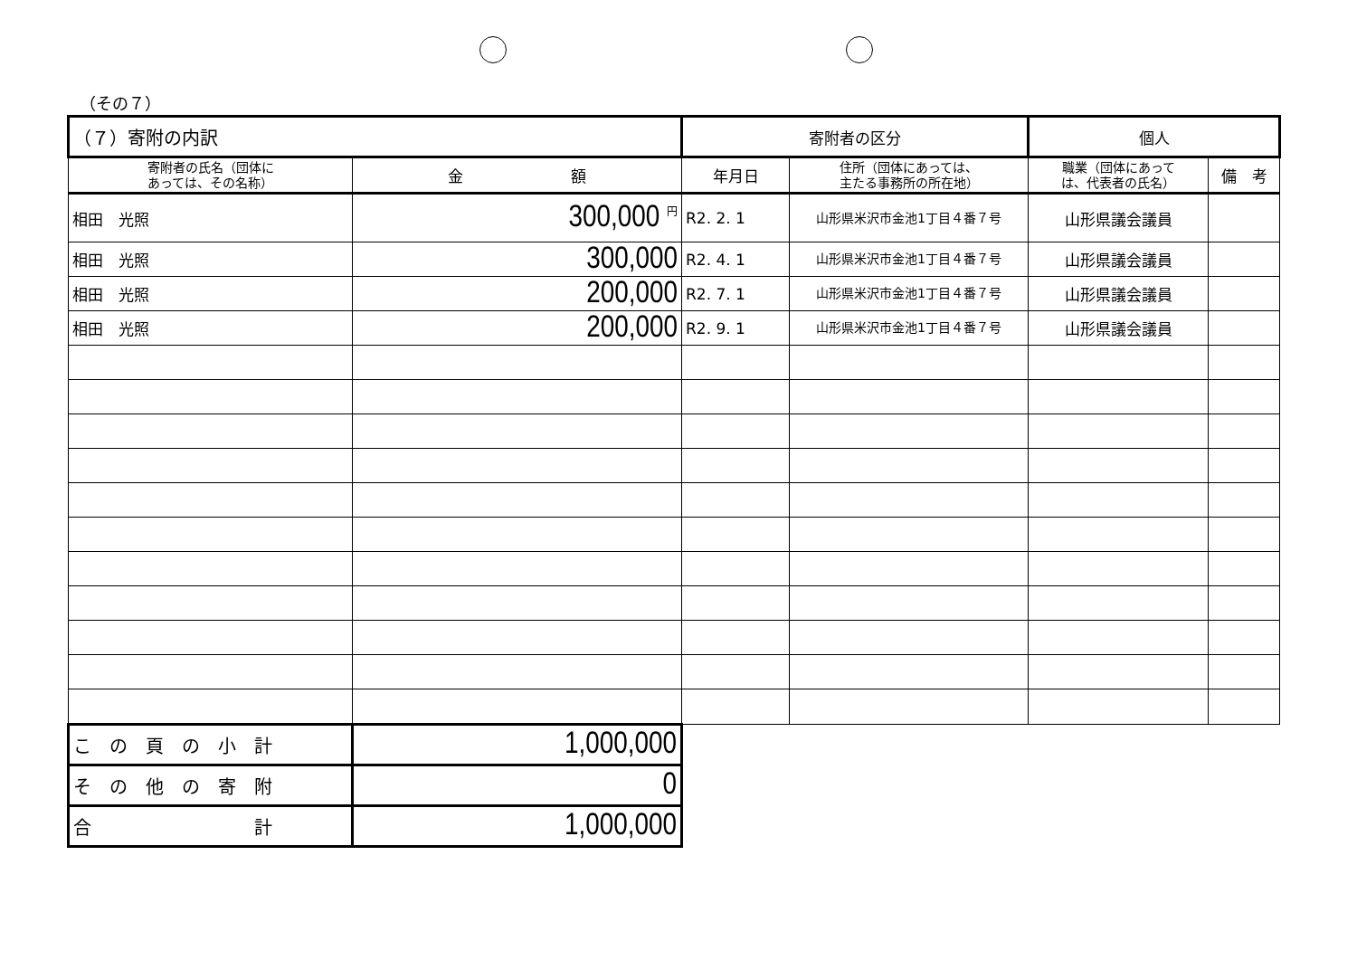（その７）
| （７）寄附の内訳 | | 寄附者の区分 | | 個人 | |
| --- | --- | --- | --- | --- | --- |
| 寄附者の氏名（団体に あっては、その名称） | 金 額 | 年月日 | 住所（団体にあっては、 主たる事務所の所在地） | 職業（団体にあって は、代表者の氏名） | 備 考 |
| 相田 光照 | 300,000 <sup>円</sup> | R2. 2. 1 | 山形県米沢市金池1丁目４番７号 | 山形県議会議員 | |
| 相田 光照 | 300,000 | R2. 4. 1 | 山形県米沢市金池1丁目４番７号 | 山形県議会議員 | |
| 相田 光照 | 200,000 | R2. 7. 1 | 山形県米沢市金池1丁目４番７号 | 山形県議会議員 | |
| 相田 光照 | 200,000 | R2. 9. 1 | 山形県米沢市金池1丁目４番７号 | 山形県議会議員 | |
| こ の 頁 の 小 計 | 1,000,000 | | | | |
| そ の 他 の 寄 附 | 0 | | | | |
| 合 計 | 1,000,000 | | | | |